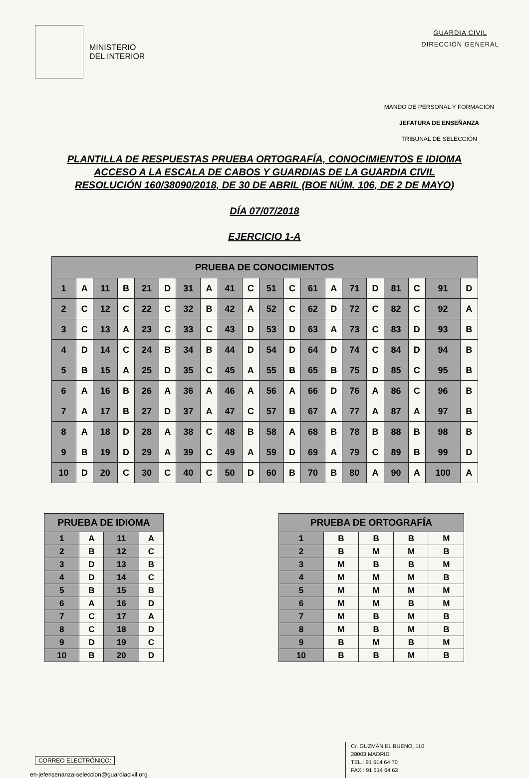MINISTERIO
DEL INTERIOR
GUARDIA CIVIL
DIRECCIÓN GENERAL
MANDO DE PERSONAL Y FORMACIÓN
JEFATURA DE ENSEÑANZA
TRIBUNAL DE SELECCIÓN
PLANTILLA DE RESPUESTAS PRUEBA ORTOGRAFÍA, CONOCIMIENTOS E IDIOMA
ACCESO A LA ESCALA DE CABOS Y GUARDIAS DE LA GUARDIA CIVIL
RESOLUCIÓN 160/38090/2018, DE 30 DE ABRIL (BOE NÚM. 106, DE 2 DE MAYO)
DÍA 07/07/2018
EJERCICIO 1-A
| PRUEBA DE CONOCIMIENTOS | | | | | | | | | | | | | | | | | | | |
| --- | --- | --- | --- | --- | --- | --- | --- | --- | --- | --- | --- | --- | --- | --- | --- | --- | --- | --- | --- |
| 1 | A | 11 | B | 21 | D | 31 | A | 41 | C | 51 | C | 61 | A | 71 | D | 81 | C | 91 | D |
| 2 | C | 12 | C | 22 | C | 32 | B | 42 | A | 52 | C | 62 | D | 72 | C | 82 | C | 92 | A |
| 3 | C | 13 | A | 23 | C | 33 | C | 43 | D | 53 | D | 63 | A | 73 | C | 83 | D | 93 | B |
| 4 | D | 14 | C | 24 | B | 34 | B | 44 | D | 54 | D | 64 | D | 74 | C | 84 | D | 94 | B |
| 5 | B | 15 | A | 25 | D | 35 | C | 45 | A | 55 | B | 65 | B | 75 | D | 85 | C | 95 | B |
| 6 | A | 16 | B | 26 | A | 36 | A | 46 | A | 56 | A | 66 | D | 76 | A | 86 | C | 96 | B |
| 7 | A | 17 | B | 27 | D | 37 | A | 47 | C | 57 | B | 67 | A | 77 | A | 87 | A | 97 | B |
| 8 | A | 18 | D | 28 | A | 38 | C | 48 | B | 58 | A | 68 | B | 78 | B | 88 | B | 98 | B |
| 9 | B | 19 | D | 29 | A | 39 | C | 49 | A | 59 | D | 69 | A | 79 | C | 89 | B | 99 | D |
| 10 | D | 20 | C | 30 | C | 40 | C | 50 | D | 60 | B | 70 | B | 80 | A | 90 | A | 100 | A |
| PRUEBA DE IDIOMA | | | |
| --- | --- | --- | --- |
| 1 | A | 11 | A |
| 2 | B | 12 | C |
| 3 | D | 13 | B |
| 4 | D | 14 | C |
| 5 | B | 15 | B |
| 6 | A | 16 | D |
| 7 | C | 17 | A |
| 8 | C | 18 | D |
| 9 | D | 19 | C |
| 10 | B | 20 | D |
| PRUEBA DE ORTOGRAFÍA | | | | |
| --- | --- | --- | --- | --- |
| 1 | B | B | B | M |
| 2 | B | M | M | B |
| 3 | M | B | B | M |
| 4 | M | M | M | B |
| 5 | M | M | M | M |
| 6 | M | M | B | M |
| 7 | M | B | M | B |
| 8 | M | B | M | B |
| 9 | B | M | B | M |
| 10 | B | B | M | B |
CORREO ELECTRÓNICO:
en-jefensenanza-seleccion@guardiacivil.org
C/. GUZMÁN EL BUENO, 110
28003 MADRID
TEL.: 91 514 64 70
FAX.: 91 514 64 63